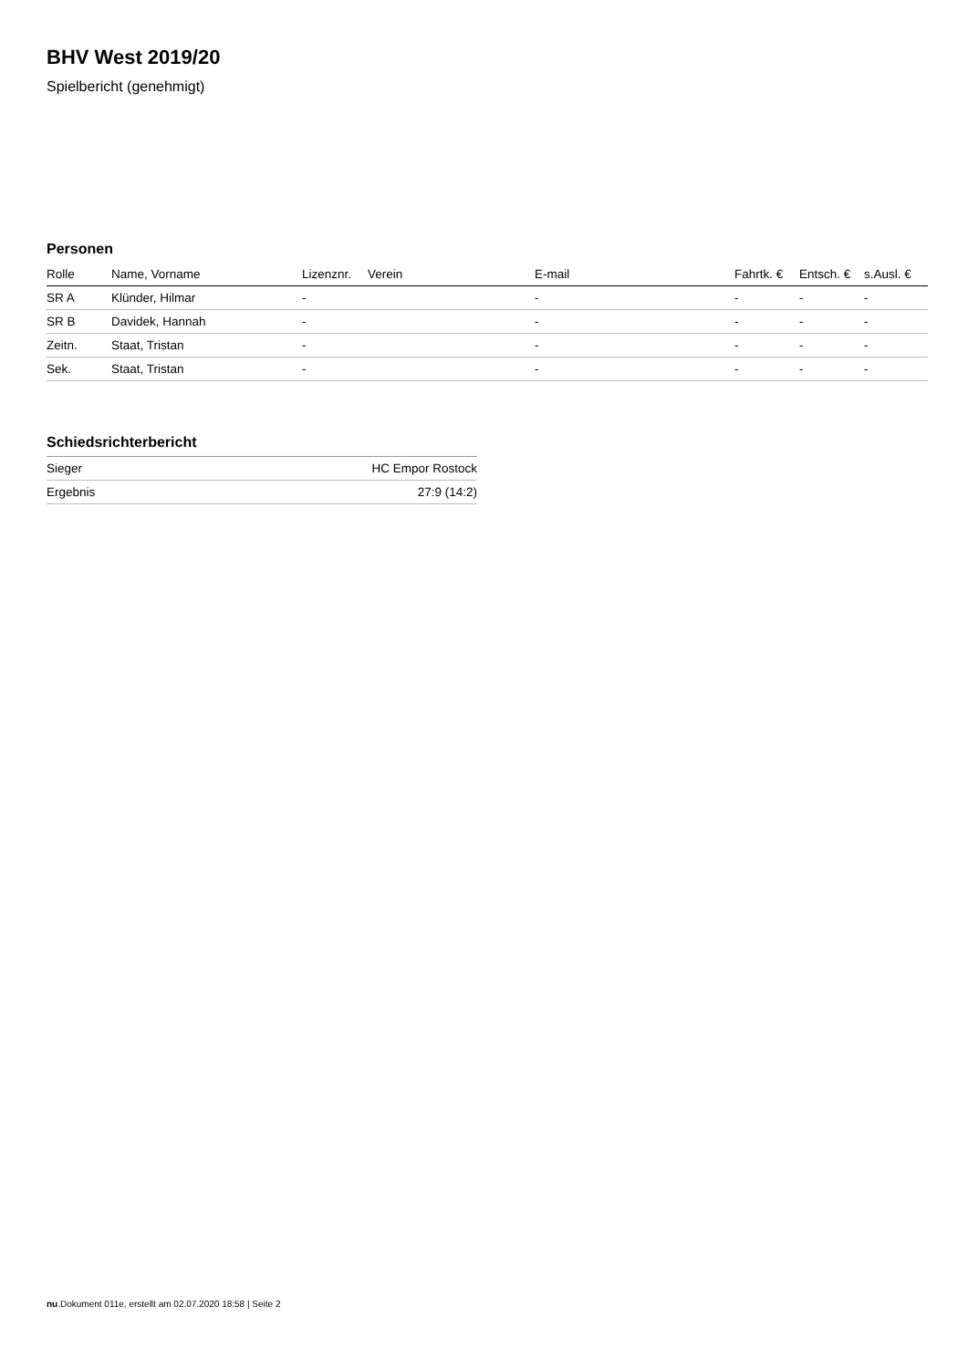BHV West 2019/20
Spielbericht (genehmigt)
Personen
| Rolle | Name, Vorname | Lizenznr. | Verein | E-mail | Fahrtk. € | Entsch. € | s.Ausl. € |
| --- | --- | --- | --- | --- | --- | --- | --- |
| SR A | Klünder, Hilmar | - | | - | - | - | - |
| SR B | Davidek, Hannah | - | | - | - | - | - |
| Zeitn. | Staat, Tristan | - | | - | - | - | - |
| Sek. | Staat, Tristan | - | | - | - | - | - |
Schiedsrichterbericht
| Sieger | HC Empor Rostock |
| Ergebnis | 27:9 (14:2) |
nu.Dokument 011e, erstellt am 02.07.2020 18:58 | Seite 2